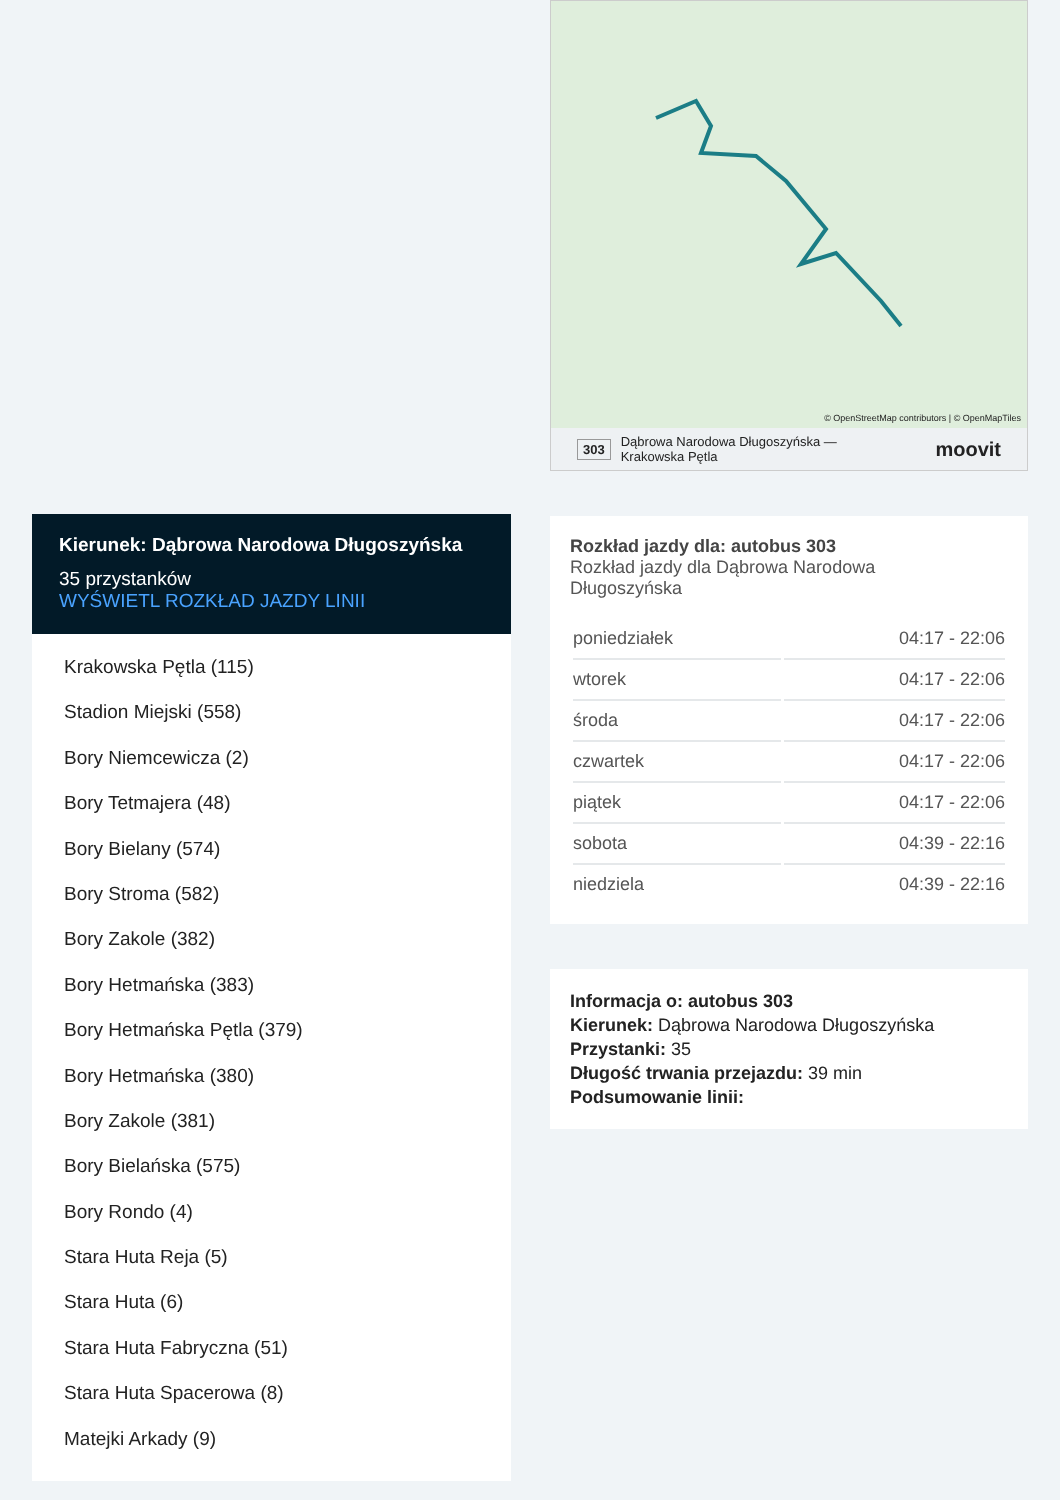Kierunek: Dąbrowa Narodowa Długoszyńska
35 przystanków
WYŚWIETL ROZKŁAD JAZDY LINII
Krakowska Pętla (115)
Stadion Miejski (558)
Bory Niemcewicza (2)
Bory Tetmajera (48)
Bory Bielany (574)
Bory Stroma (582)
Bory Zakole (382)
Bory Hetmańska (383)
Bory Hetmańska Pętla (379)
Bory Hetmańska (380)
Bory Zakole (381)
Bory Bielańska (575)
Bory Rondo (4)
Stara Huta Reja (5)
Stara Huta (6)
Stara Huta Fabryczna (51)
Stara Huta Spacerowa (8)
Matejki Arkady (9)
© OpenStreetMap contributors | © OpenMapTiles
303 Dąbrowa Narodowa Długoszyńska —
Krakowska Pętla moovit
Rozkład jazdy dla: autobus 303
Rozkład jazdy dla Dąbrowa Narodowa
Długoszyńska
| poniedziałek | 04:17 - 22:06 |
| wtorek | 04:17 - 22:06 |
| środa | 04:17 - 22:06 |
| czwartek | 04:17 - 22:06 |
| piątek | 04:17 - 22:06 |
| sobota | 04:39 - 22:16 |
| niedziela | 04:39 - 22:16 |
Informacja o: autobus 303
Kierunek: Dąbrowa Narodowa Długoszyńska
Przystanki: 35
Długość trwania przejazdu: 39 min
Podsumowanie linii: